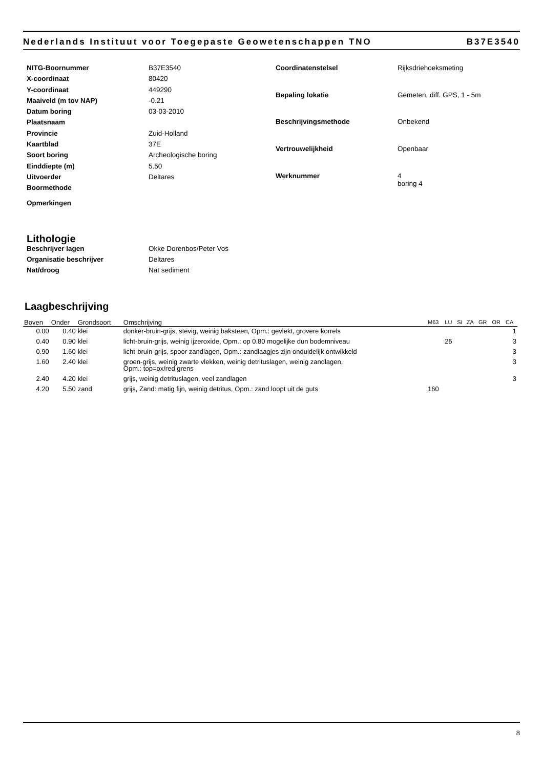Nederlands Instituut voor Toegepaste Geowetenschappen TNO B37E3540
| NITG-Boornummer | B37E3540 |
| X-coordinaat | 80420 |
| Y-coordinaat | 449290 |
| Maaiveld (m tov NAP) | -0.21 |
| Datum boring | 03-03-2010 |
| Plaatsnaam | |
| Provincie | Zuid-Holland |
| Kaartblad | 37E |
| Soort boring | Archeologische boring |
| Einddiepte (m) | 5.50 |
| Uitvoerder | Deltares |
| Boormethode | |
| Opmerkingen | |
| Coordinatenstelsel | Rijksdriehoeksmeting |
| Bepaling lokatie | Gemeten, diff. GPS, 1 - 5m |
| Beschrijvingsmethode | Onbekend |
| Vertrouwelijkheid | Openbaar |
| Werknummer | 4 boring 4 |
Lithologie
| Beschrijver lagen | Okke Dorenbos/Peter Vos |
| Organisatie beschrijver | Deltares |
| Nat/droog | Nat sediment |
Laagbeschrijving
| Boven | Onder | Grondsoort | Omschrijving | M63 | LU | SI | ZA | GR | OR | CA |
| --- | --- | --- | --- | --- | --- | --- | --- | --- | --- | --- |
| 0.00 | 0.40 | klei | donker-bruin-grijs, stevig, weinig baksteen, Opm.: gevlekt, grovere korrels | | | | | | | 1 |
| 0.40 | 0.90 | klei | licht-bruin-grijs, weinig ijzeroxide, Opm.: op 0.80 mogelijke dun bodemniveau | | 25 | | | | | 3 |
| 0.90 | 1.60 | klei | licht-bruin-grijs, spoor zandlagen, Opm.: zandlaagjes zijn onduidelijk ontwikkeld | | | | | | | 3 |
| 1.60 | 2.40 | klei | groen-grijs, weinig zwarte vlekken, weinig detrituslagen, weinig zandlagen, Opm.: top=ox/red grens | | | | | | | 3 |
| 2.40 | 4.20 | klei | grijs, weinig detrituslagen, veel zandlagen | | | | | | | 3 |
| 4.20 | 5.50 | zand | grijs, Zand: matig fijn, weinig detritus, Opm.: zand loopt uit de guts | 160 | | | | | | |
8